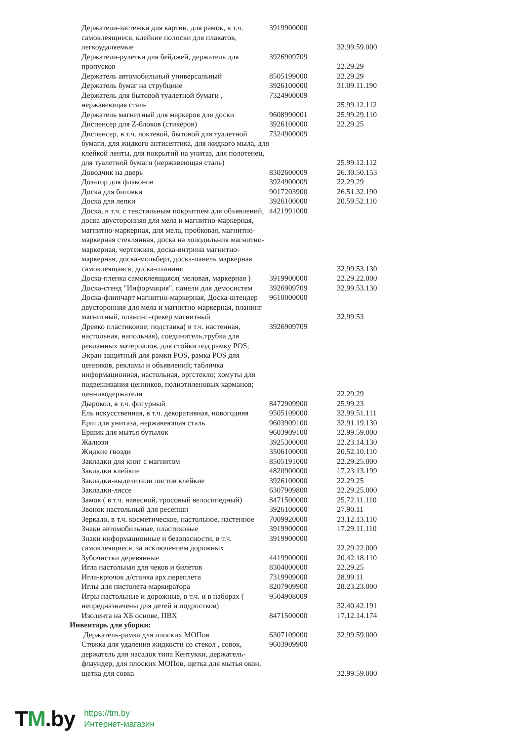| Держатели-застежки для картин, для рамок, в т.ч. самоклеящиеся, клейкие полоски для плакатов, легкоудаляемые | 3919900000 | 32.99.59.000 |
| Держатели-рулетки для бейджей, держатель для пропусков | 3926909709 | 22.29.29 |
| Держатель автомобильный универсальный | 8505199000 | 22.29.29 |
| Держатель бумаг на струбцине | 3926100000 | 31.09.11.190 |
| Держатель для бытовой туалетной бумаги , нержавеющая сталь | 7324900009 | 25.99.12.112 |
| Держатель магнитный для маркеров для доски | 9608990001 | 25.99.29.110 |
| Диспенсер для Z-блоков (стикеров) | 3926100000 | 22.29.25 |
| Диспенсер, в т.ч. локтевой, бытовой для туалетной бумаги, для жидкого антисептика, для жидкого мыла, для клейкой ленты, для покрытий на унитаз, для полотенец, для туалетной бумаги (нержавеющая сталь) | 7324900009 | 25.99.12.112 |
| Доводчик на дверь | 8302600009 | 26.30.50.153 |
| Дозатор для флаконов | 3924900009 | 22.29.29 |
| Доска для биговки | 9017203900 | 26.51.32.190 |
| Доска для лепки | 3926100000 | 20.59.52.110 |
| Доска, в т.ч. с текстильным покрытием для объявлений, доска двусторонняя для мела и магнитно-маркерная, магнитно-маркерная, для мела, пробковая, магнитно-маркерная стеклянная, доска на холодильник магнитно-маркерная, чертежная, доска-витрина магнитно-маркерная, доска-мольберт, доска-панель маркерная самоклеящаяся, доска-планинг, | 4421991000 | 32.99.53.130 |
| Доска-пленка самоклеящаяся( меловая, маркерная ) | 3919900000 | 22.29.22.000 |
| Доска-стенд "Информация", панели для демосистем | 3926909709 | 32.99.53.130 |
| Доска-флипчарт магнитно-маркерная, Доска-штендер двусторонняя для мела и магнитно-маркерная, планинг магнитный, планинг-трекер магнитный | 9610000000 | 32.99.53 |
| Древко пластиковое; подставка( в т.ч. настенная, настольная, напольная), соединитель,трубка для рекламных материалов, для стойки под рамку POS; Экран защитный для рамки POS, рамка POS для ценников, рекламы и объявлений; табличка информационная, настольная, оргстекло; хомуты для подвешивания ценников, полиэтиленовых карманов; ценникодержатели | 3926909709 | 22.29.29 |
| Дырокол, в т.ч. фигурный | 8472909900 | 25.99.23 |
| Ель искусственная, в т.ч. декоративная, новогодняя | 9505109000 | 32.99.51.111 |
| Ерш для унитаза, нержавеющая сталь | 9603909100 | 32.91.19.130 |
| Ершик для мытья бутылок | 9603909100 | 32.99.59.000 |
| Жалюзи | 3925300000 | 22.23.14.130 |
| Жидкие гвозди | 3506100000 | 20.52.10.110 |
| Закладки для книг с магнитом | 8505191000 | 22.29.25.000 |
| Закладки клейкие | 4820900000 | 17.23.13.199 |
| Закладки-выделители листов клейкие | 3926100000 | 22.29.25 |
| Закладки-ляссе | 6307909800 | 22.29.25.000 |
| Замок ( в т.ч. навесной, тросовый велосипедный) | 8471500000 | 25.72.11.110 |
| Звонок настольный для ресепшн | 3926100000 | 27.90.11 |
| Зеркало, в т.ч. косметическое, настольное, настенное | 7009920000 | 23.12.13.110 |
| Знаки автомобильные, пластиковые | 3919900000 | 17.29.11.110 |
| Знаки информационные и безопасности, в т.ч. самоклеящиеся, за исключением дорожных | 3919900000 | 22.29.22.000 |
| Зубочистки деревянные | 4419900000 | 20.42.18.110 |
| Игла настольная для чеков и билетов | 8304000000 | 22.29.25 |
| Игла-крючок д/станка арх.переплета | 7319909000 | 28.99.11 |
| Иглы для пистолета-маркиратора | 8207909900 | 28.23.23.000 |
| Игры настольные и дорожные, в т.ч. и в наборах ( непредназначены для детей и подростков) | 9504908009 | 32.40.42.191 |
| Изолента на ХБ основе, ПВХ | 8471500000 | 17.12.14.174 |
| Инвентарь для уборки: | | |
| Держатель-рамка для плоских МОПов | 6307109000 | 32.99.59.000 |
| Стяжка для удаления жидкости со стекол , совок, держатель для насадок типа Кентукки, держатель-флаундер, для плоских МОПов, щетка для мытья окон, щетка для совка | 9603909900 | 32.99.59.000 |
TM.by
https://tm.by
Интернет-магазин